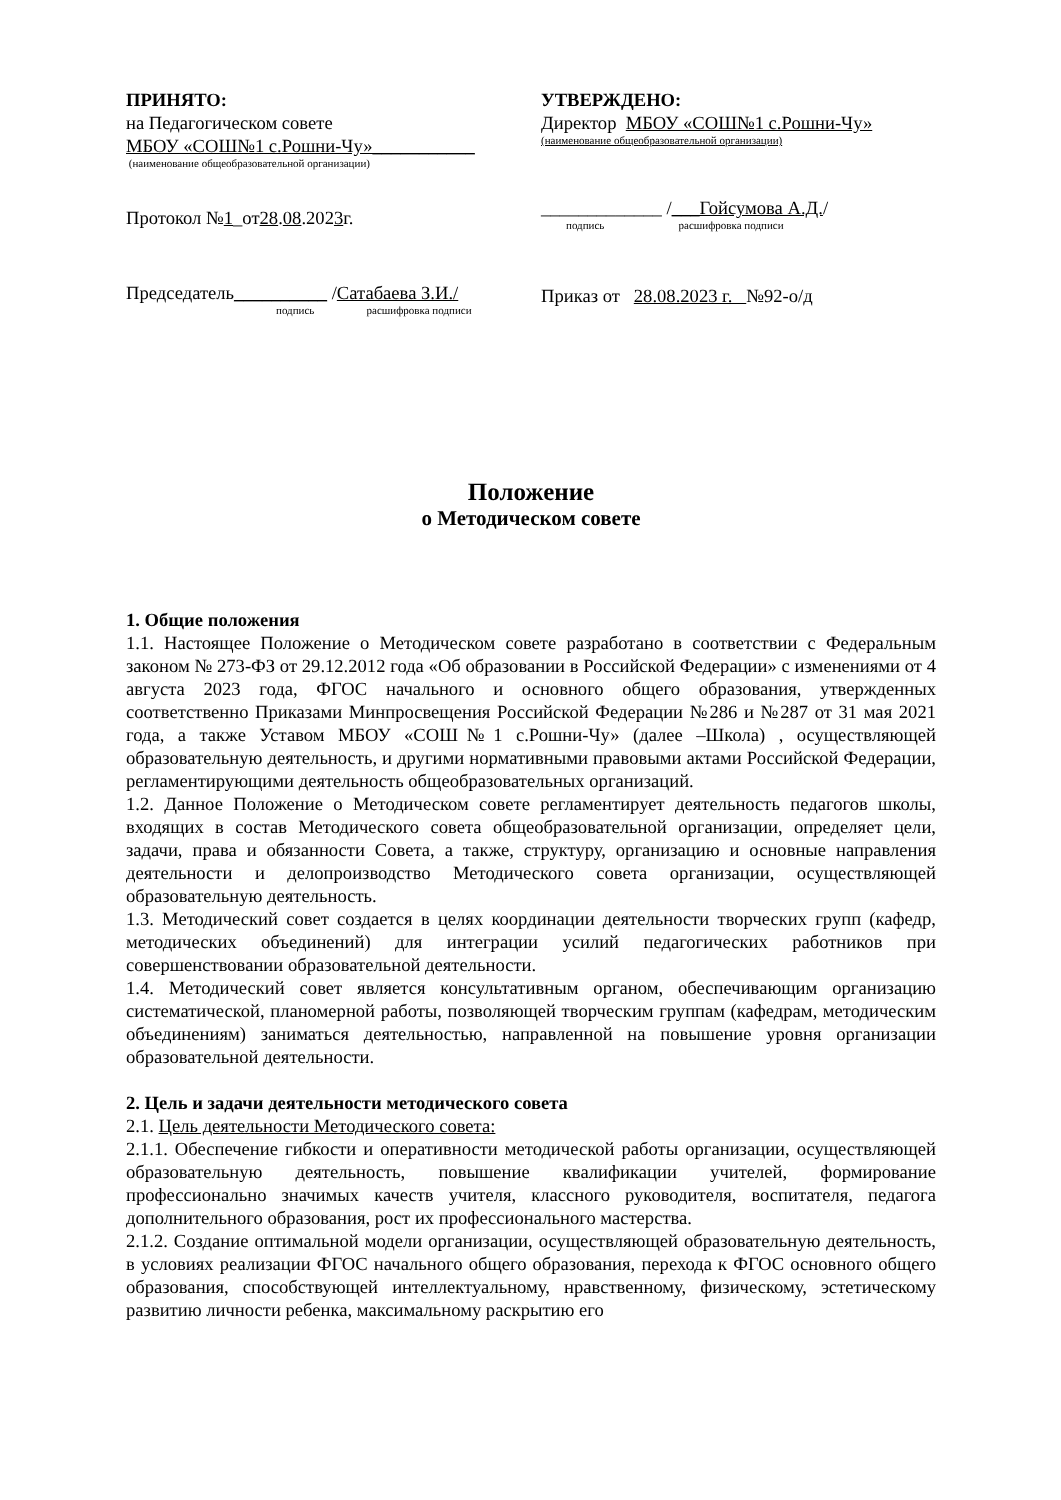ПРИНЯТО:
на Педагогическом совете
МБОУ «СОШ№1 с.Рошни-Чу»___________
(наименование общеобразовательной организации)
Протокол №1_от28.08.2023г.
Председатель__________ /Сатабаева З.И./
подпись расшифровка подписи
УТВЕРЖДЕНО:
Директор МБОУ «СОШ№1 с.Рошни-Чу»
(наименование общеобразовательной организации)
_____________ /___Гойсумова А.Д./
подпись расшифровка подписи
Приказ от 28.08.2023 г. №92-о/д
Положение
о Методическом совете
1. Общие положения
1.1. Настоящее Положение о Методическом совете разработано в соответствии с Федеральным законом № 273-ФЗ от 29.12.2012 года «Об образовании в Российской Федерации» с изменениями от 4 августа 2023 года, ФГОС начального и основного общего образования, утвержденных соответственно Приказами Минпросвещения Российской Федерации №286 и №287 от 31 мая 2021 года, а также Уставом МБОУ «СОШ№1 с.Рошни-Чу» (далее –Школа) , осуществляющей образовательную деятельность, и другими нормативными правовыми актами Российской Федерации, регламентирующими деятельность общеобразовательных организаций.
1.2. Данное Положение о Методическом совете регламентирует деятельность педагогов школы, входящих в состав Методического совета общеобразовательной организации, определяет цели, задачи, права и обязанности Совета, а также, структуру, организацию и основные направления деятельности и делопроизводство Методического совета организации, осуществляющей образовательную деятельность.
1.3. Методический совет создается в целях координации деятельности творческих групп (кафедр, методических объединений) для интеграции усилий педагогических работников при совершенствовании образовательной деятельности.
1.4. Методический совет является консультативным органом, обеспечивающим организацию систематической, планомерной работы, позволяющей творческим группам (кафедрам, методическим объединениям) заниматься деятельностью, направленной на повышение уровня организации образовательной деятельности.
2. Цель и задачи деятельности методического совета
2.1. Цель деятельности Методического совета:
2.1.1. Обеспечение гибкости и оперативности методической работы организации, осуществляющей образовательную деятельность, повышение квалификации учителей, формирование профессионально значимых качеств учителя, классного руководителя, воспитателя, педагога дополнительного образования, рост их профессионального мастерства.
2.1.2. Создание оптимальной модели организации, осуществляющей образовательную деятельность, в условиях реализации ФГОС начального общего образования, перехода к ФГОС основного общего образования, способствующей интеллектуальному, нравственному, физическому, эстетическому развитию личности ребенка, максимальному раскрытию его